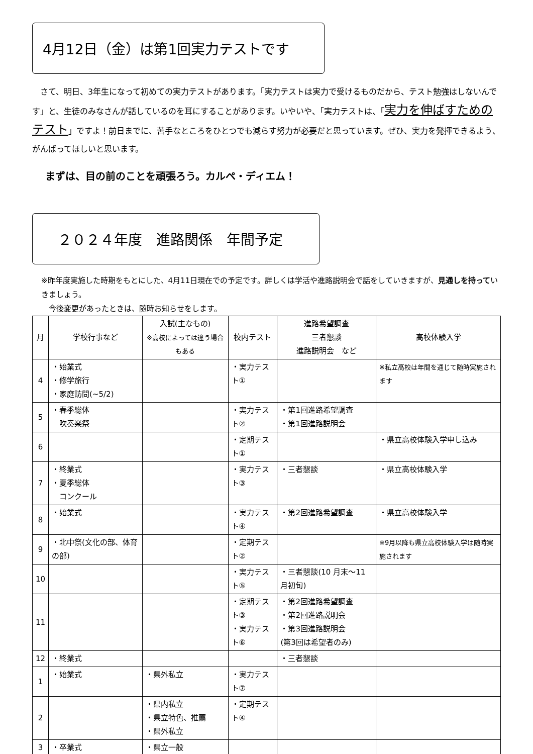4月12日（金）は第1回実力テストです
　さて、明日、3年生になって初めての実力テストがあります。「実力テストは実力で受けるものだから、テスト勉強はしないんです」と、生徒のみなさんが話しているのを耳にすることがあります。いやいや、「実力テストは、「実力を伸ばすためのテスト」ですよ！前日までに、苦手なところをひとつでも減らす努力が必要だと思っています。ぜひ、実力を発揮できるよう、がんばってほしいと思います。
まずは、目の前のことを頑張ろう。カルペ・ディエム！
２０２４年度　進路関係　年間予定
※昨年度実施した時期をもとにした、4月11日現在での予定です。詳しくは学活や進路説明会で話をしていきますが、見通しを持っていきましょう。
　今後変更があったときは、随時お知らせをします。
| 月 | 学校行事など | 入試(主なもの) ※高校によっては違う場合もある | 校内テスト | 進路希望調査 三者懇談 進路説明会 など | 高校体験入学 |
| --- | --- | --- | --- | --- | --- |
| 4 | ・始業式 ・修学旅行 ・家庭訪問(~5/2) | | ・実力テスト① | | ※私立高校は年間を通じて随時実施されます |
| 5 | ・春季総体 吹奏楽祭 | | ・実力テスト② | ・第1回進路希望調査 ・第1回進路説明会 | |
| 6 | | | ・定期テスト① | | ・県立高校体験入学申し込み |
| 7 | ・終業式 ・夏季総体 コンクール | | ・実力テスト③ | ・三者懇談 | ・県立高校体験入学 |
| 8 | ・始業式 | | ・実力テスト④ | ・第2回進路希望調査 | ・県立高校体験入学 |
| 9 | ・北中祭(文化の部、体育の部) | | ・定期テスト② | | ※9月以降も県立高校体験入学は随時実施されます |
| 10 | | | ・実力テスト⑤ | ・三者懇談(10 月末～11 月初旬) | |
| 11 | | | ・定期テスト③ ・実力テスト⑥ | ・第2回進路希望調査 ・第2回進路説明会 ・第3回進路説明会 (第3回は希望者のみ) | |
| 12 | ・終業式 | | | ・三者懇談 | |
| 1 | ・始業式 | ・県外私立 | ・実力テスト⑦ | | |
| 2 | | ・県内私立 ・県立特色、推薦 ・県外私立 | ・定期テスト④ | | |
| 3 | ・卒業式 | ・県立一般 | | | |